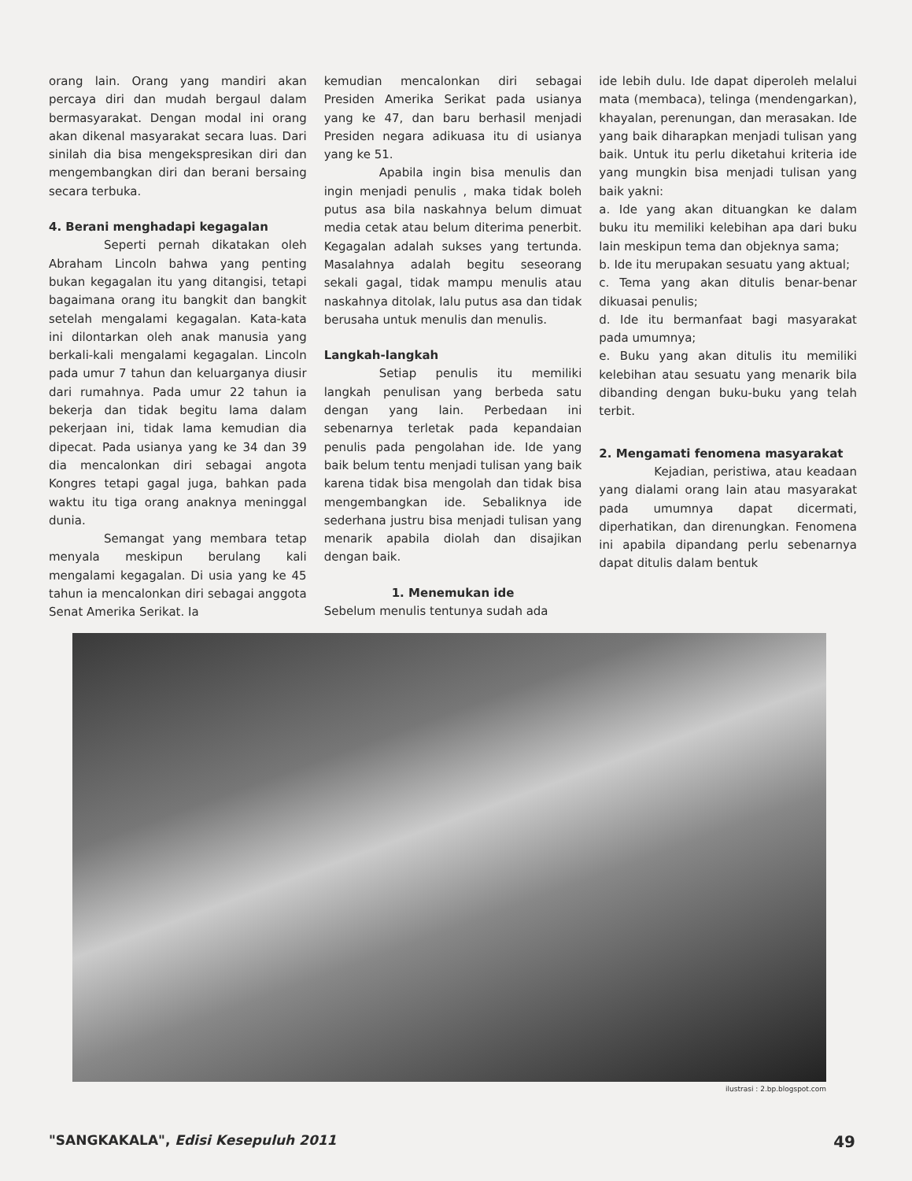orang lain. Orang yang mandiri akan percaya diri dan mudah bergaul dalam bermasyarakat. Dengan modal ini orang akan dikenal masyarakat secara luas. Dari sinilah dia bisa mengekspresikan diri dan mengembangkan diri dan berani bersaing secara terbuka.
4. Berani menghadapi kegagalan
Seperti pernah dikatakan oleh Abraham Lincoln bahwa yang penting bukan kegagalan itu yang ditangisi, tetapi bagaimana orang itu bangkit dan bangkit setelah mengalami kegagalan. Kata-kata ini dilontarkan oleh anak manusia yang berkali-kali mengalami kegagalan. Lincoln pada umur 7 tahun dan keluarganya diusir dari rumahnya. Pada umur 22 tahun ia bekerja dan tidak begitu lama dalam pekerjaan ini, tidak lama kemudian dia dipecat. Pada usianya yang ke 34 dan 39 dia mencalonkan diri sebagai angota Kongres tetapi gagal juga, bahkan pada waktu itu tiga orang anaknya meninggal dunia.
Semangat yang membara tetap menyala meskipun berulang kali mengalami kegagalan. Di usia yang ke 45 tahun ia mencalonkan diri sebagai anggota Senat Amerika Serikat. Ia
kemudian mencalonkan diri sebagai Presiden Amerika Serikat pada usianya yang ke 47, dan baru berhasil menjadi Presiden negara adikuasa itu di usianya yang ke 51.
Apabila ingin bisa menulis dan ingin menjadi penulis , maka tidak boleh putus asa bila naskahnya belum dimuat media cetak atau belum diterima penerbit. Kegagalan adalah sukses yang tertunda. Masalahnya adalah begitu seseorang sekali gagal, tidak mampu menulis atau naskahnya ditolak, lalu putus asa dan tidak berusaha untuk menulis dan menulis.
Langkah-langkah
Setiap penulis itu memiliki langkah penulisan yang berbeda satu dengan yang lain. Perbedaan ini sebenarnya terletak pada kepandaian penulis pada pengolahan ide. Ide yang baik belum tentu menjadi tulisan yang baik karena tidak bisa mengolah dan tidak bisa mengembangkan ide. Sebaliknya ide sederhana justru bisa menjadi tulisan yang menarik apabila diolah dan disajikan dengan baik.
1. Menemukan ide
Sebelum menulis tentunya sudah ada
ide lebih dulu. Ide dapat diperoleh melalui mata (membaca), telinga (mendengarkan), khayalan, perenungan, dan merasakan. Ide yang baik diharapkan menjadi tulisan yang baik. Untuk itu perlu diketahui kriteria ide yang mungkin bisa menjadi tulisan yang baik yakni:
a. Ide yang akan dituangkan ke dalam buku itu memiliki kelebihan apa dari buku lain meskipun tema dan objeknya sama;
b. Ide itu merupakan sesuatu yang aktual;
c. Tema yang akan ditulis benar-benar dikuasai penulis;
d. Ide itu bermanfaat bagi masyarakat pada umumnya;
e. Buku yang akan ditulis itu memiliki kelebihan atau sesuatu yang menarik bila dibanding dengan buku-buku yang telah terbit.
2. Mengamati fenomena masyarakat
Kejadian, peristiwa, atau keadaan yang dialami orang lain atau masyarakat pada umumnya dapat dicermati, diperhatikan, dan direnungkan. Fenomena ini apabila dipandang perlu sebenarnya dapat ditulis dalam bentuk
ilustrasi : 2.bp.blogspot.com
"SANGKAKALA", Edisi Kesepuluh 2011 49